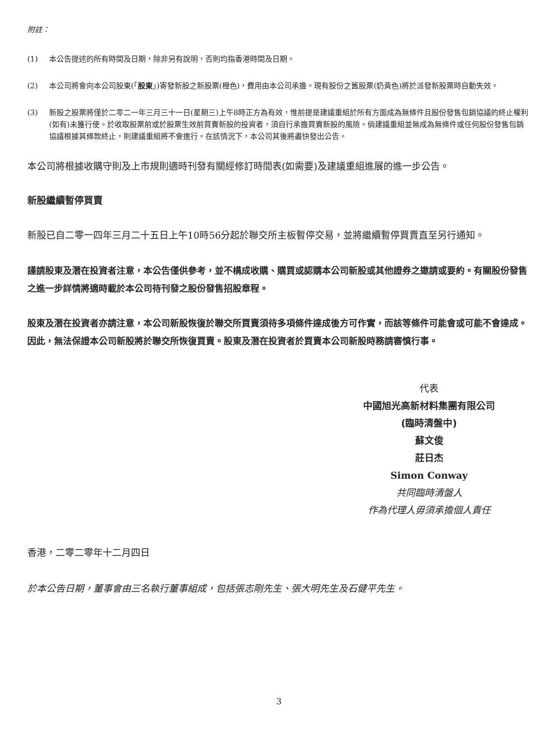附註：
(1) 本公告提述的所有時間及日期，除非另有說明，否則均指香港時間及日期。
(2) 本公司將會向本公司股東(「股東」)寄發新股之新股票(橙色)，費用由本公司承擔。現有股份之舊股票(奶黃色)將於派發新股票時自動失效。
(3) 新股之股票將僅於二零二一年三月三十一日(星期三)上午8時正方為有效，惟前提是建議重組於所有方面成為無條件且股份發售包銷協議的終止權利(如有)未獲行使。於收取股票前或於股票生效前買賣新股的投資者，須自行承擔買賣新股的風險。倘建議重組並無成為無條件或任何股份發售包銷協議根據其條款終止，則建議重組將不會進行。在該情況下，本公司其後將盡快發出公告。
本公司將根據收購守則及上市規則適時刊發有關經修訂時間表(如需要)及建議重組進展的進一步公告。
新股繼續暫停買賣
新股已自二零一四年三月二十五日上午10時56分起於聯交所主板暫停交易，並將繼續暫停買賣直至另行通知。
謹請股東及潛在投資者注意，本公告僅供參考，並不構成收購、購買或認購本公司新股或其他證券之邀請或要約。有關股份發售之進一步詳情將適時載於本公司待刊發之股份發售招股章程。
股東及潛在投資者亦請注意，本公司新股恢復於聯交所買賣須待多項條件達成後方可作實，而該等條件可能會或可能不會達成。因此，無法保證本公司新股將於聯交所恢復買賣。股東及潛在投資者於買賣本公司新股時務請審慎行事。
代表
中國旭光高新材料集團有限公司
(臨時清盤中)
蘇文俊
莊日杰
Simon Conway
共同臨時清盤人
作為代理人毋須承擔個人責任
香港，二零二零年十二月四日
於本公告日期，董事會由三名執行董事組成，包括張志剛先生、張大明先生及石健平先生。
3